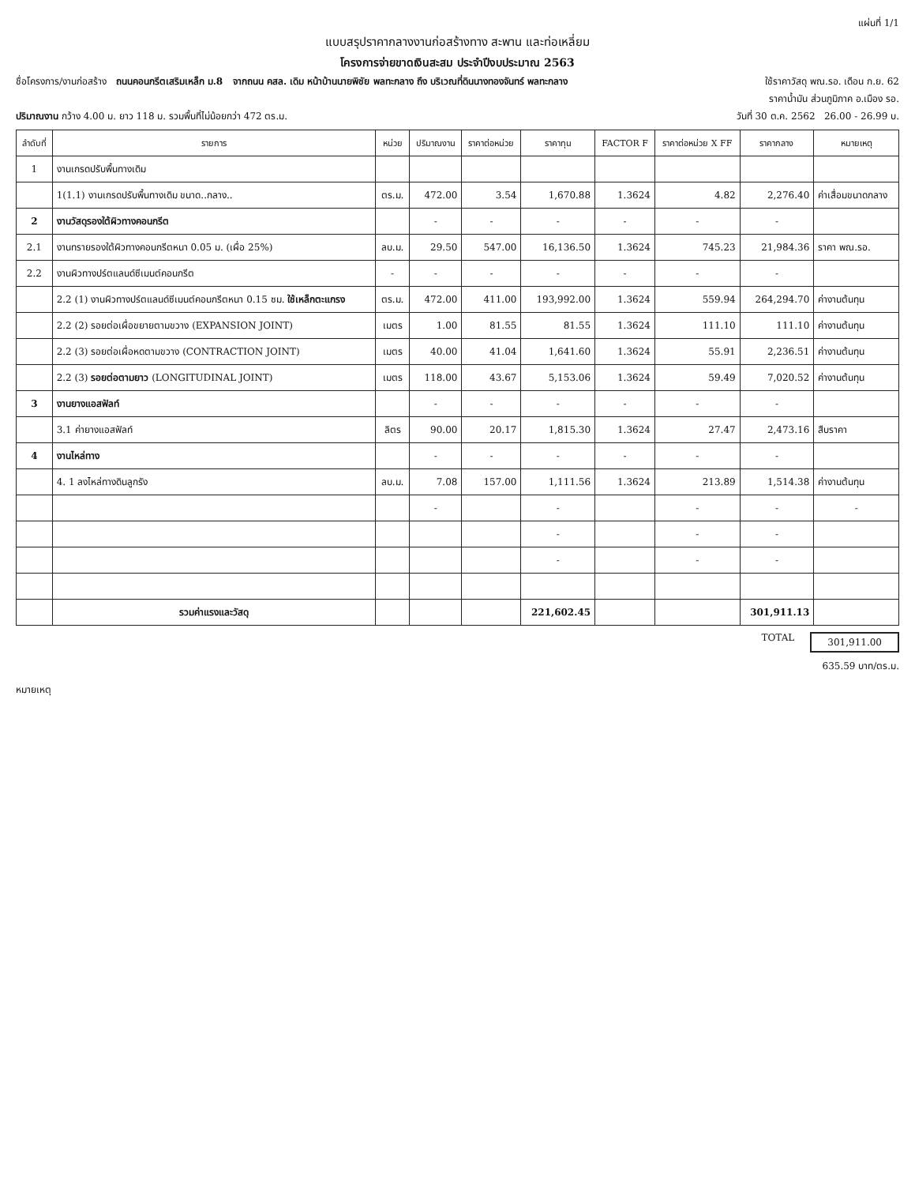แผ่นที่ 1/1
แบบสรุปราคากลางงานก่อสร้างทาง สะพาน และท่อเหลี่ยม
โครงการจ่ายขาดเงินสะสม ประจำปีงบประมาณ 2563
ชื่อโครงการ/งานก่อสร้าง ถนนคอนกรีตเสริมเหล็ก ม.8 จากถนน คสล. เดิม หน้าบ้านนายพิชัย พลทะกลาง ถึง บริเวณที่ดินนางทองจันทร์ พลทะกลาง ใช้ราคาวัสดุ พณ.รอ. เดือน ก.ย. 62
ราคาน้ำมัน ส่วนภูมิภาค อ.เมือง รอ.
ปริมาณงาน กว้าง 4.00 ม. ยาว 118 ม. รวมพื้นที่ไม่น้อยกว่า 472 ตร.ม. วันที่ 30 ต.ค. 2562 26.00 - 26.99 บ.
| ลำดับที่ | รายการ | หน่วย | ปริมาณงาน | ราคาต่อหน่วย | ราคาทุน | FACTOR F | ราคาต่อหน่วย X FF | ราคากลาง | หมายเหตุ |
| --- | --- | --- | --- | --- | --- | --- | --- | --- | --- |
| 1 | งานเกรดปรับพื้นทางเดิม | | | | | | | | |
| | 1(1.1) งานเกรดปรับพื้นทางเดิม ขนาด..กลาง.. | ตร.ม. | 472.00 | 3.54 | 1,670.88 | 1.3624 | 4.82 | 2,276.40 | ค่าเสื่อมขนาดกลาง |
| 2 | งานวัสดุรองใต้ผิวทางคอนกรีต | | - | - | - | - | - | - | |
| 2.1 | งานทรายรองใต้ผิวทางคอนกรีตหนา 0.05 ม. (เผื่อ 25%) | ลบ.ม. | 29.50 | 547.00 | 16,136.50 | 1.3624 | 745.23 | 21,984.36 | ราคา พณ.รอ. |
| 2.2 | งานผิวทางปร์ตแลนด์ซีเมนต์คอนกรีต | - | - | - | - | - | - | - | |
| | 2.2 (1) งานผิวทางปร์ตแลนด์ซีเมนต์คอนกรีตหนา 0.15 ซม. ใช้เหล็กตะแกรง | ตร.ม. | 472.00 | 411.00 | 193,992.00 | 1.3624 | 559.94 | 264,294.70 | ค่างานต้นทุน |
| | 2.2 (2) รอยต่อเผื่อขยายตามขวาง (EXPANSION JOINT) | เมตร | 1.00 | 81.55 | 81.55 | 1.3624 | 111.10 | 111.10 | ค่างานต้นทุน |
| | 2.2 (3) รอยต่อเผื่อหดตามขวาง (CONTRACTION JOINT) | เมตร | 40.00 | 41.04 | 1,641.60 | 1.3624 | 55.91 | 2,236.51 | ค่างานต้นทุน |
| | 2.2 (3) รอยต่อตามยาว (LONGITUDINAL JOINT) | เมตร | 118.00 | 43.67 | 5,153.06 | 1.3624 | 59.49 | 7,020.52 | ค่างานต้นทุน |
| 3 | งานยางแอสฟัลท์ | | - | - | - | - | - | - | |
| | 3.1 ค่ายางแอสฟัลท์ | ลิตร | 90.00 | 20.17 | 1,815.30 | 1.3624 | 27.47 | 2,473.16 | สืบราคา |
| 4 | งานไหล่ทาง | | - | - | - | - | - | - | |
| | 4. 1 ลงไหล่ทางดินลูกรัง | ลบ.ม. | 7.08 | 157.00 | 1,111.56 | 1.3624 | 213.89 | 1,514.38 | ค่างานต้นทุน |
| | | | - | | - | | - | - | - |
| | | | | | - | | - | - | |
| | | | | | - | | - | - | |
| | รวมค่าแรงและวัสดุ | | | | 221,602.45 | | | 301,911.13 | |
TOTAL 301,911.00
635.59 บาท/ตร.ม.
หมายเหตุ